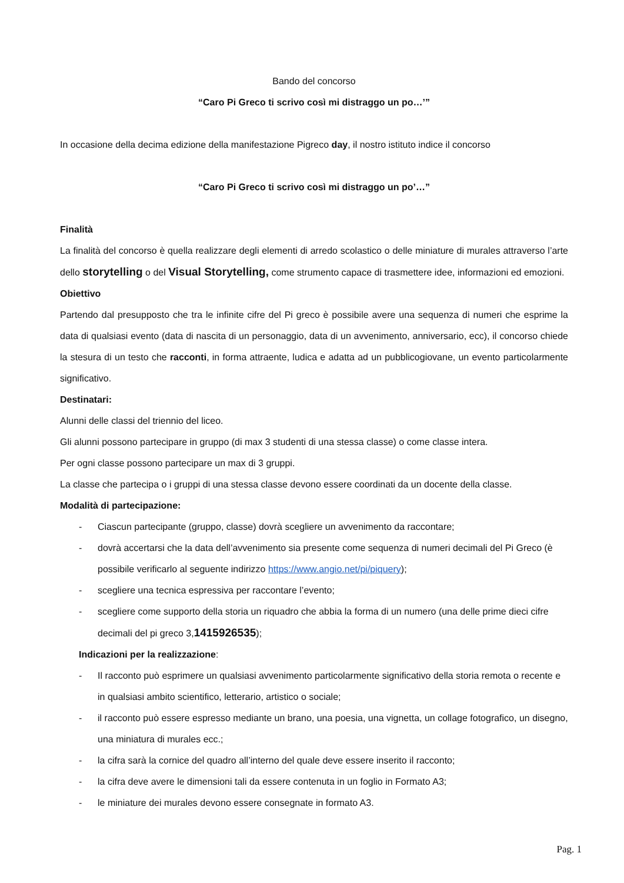Bando del concorso
“Caro Pi Greco ti scrivo così mi distraggo un po…’”
In occasione della decima edizione della manifestazione Pigreco day, il nostro istituto indice il concorso
“Caro Pi Greco ti scrivo così mi distraggo un po’…”
Finalità
La finalità del concorso è quella realizzare degli elementi di arredo scolastico o delle miniature di murales attraverso l’arte dello storytelling o del Visual Storytelling, come strumento capace di trasmettere idee, informazioni ed emozioni.
Obiettivo
Partendo dal presupposto che tra le infinite cifre del Pi greco è possibile avere una sequenza di numeri che esprime la data di qualsiasi evento (data di nascita di un personaggio, data di un avvenimento, anniversario, ecc), il concorso chiede la stesura di un testo che racconti, in forma attraente, ludica e adatta ad un pubblicogiovane, un evento particolarmente significativo.
Destinatari:
Alunni delle classi del triennio del liceo.
Gli alunni possono partecipare in gruppo (di max 3 studenti di una stessa classe) o come classe intera.
Per ogni classe possono partecipare un max di 3 gruppi.
La classe che partecipa o i gruppi di una stessa classe devono essere coordinati da un docente della classe.
Modalità di partecipazione:
- Ciascun partecipante (gruppo, classe) dovrà scegliere un avvenimento da raccontare;
- dovrà accertarsi che la data dell’avvenimento sia presente come sequenza di numeri decimali del Pi Greco (è possibile verificarlo al seguente indirizzo https://www.angio.net/pi/piquery);
- scegliere una tecnica espressiva per raccontare l’evento;
- scegliere come supporto della storia un riquadro che abbia la forma di un numero (una delle prime dieci cifre decimali del pi greco 3,1415926535);
Indicazioni per la realizzazione:
- Il racconto può esprimere un qualsiasi avvenimento particolarmente significativo della storia remota o recente e in qualsiasi ambito scientifico, letterario, artistico o sociale;
- il racconto può essere espresso mediante un brano, una poesia, una vignetta, un collage fotografico, un disegno, una miniatura di murales ecc.;
- la cifra sarà la cornice del quadro all’interno del quale deve essere inserito il racconto;
- la cifra deve avere le dimensioni tali da essere contenuta in un foglio in Formato A3;
- le miniature dei murales devono essere consegnate in formato A3.
Pag. 1